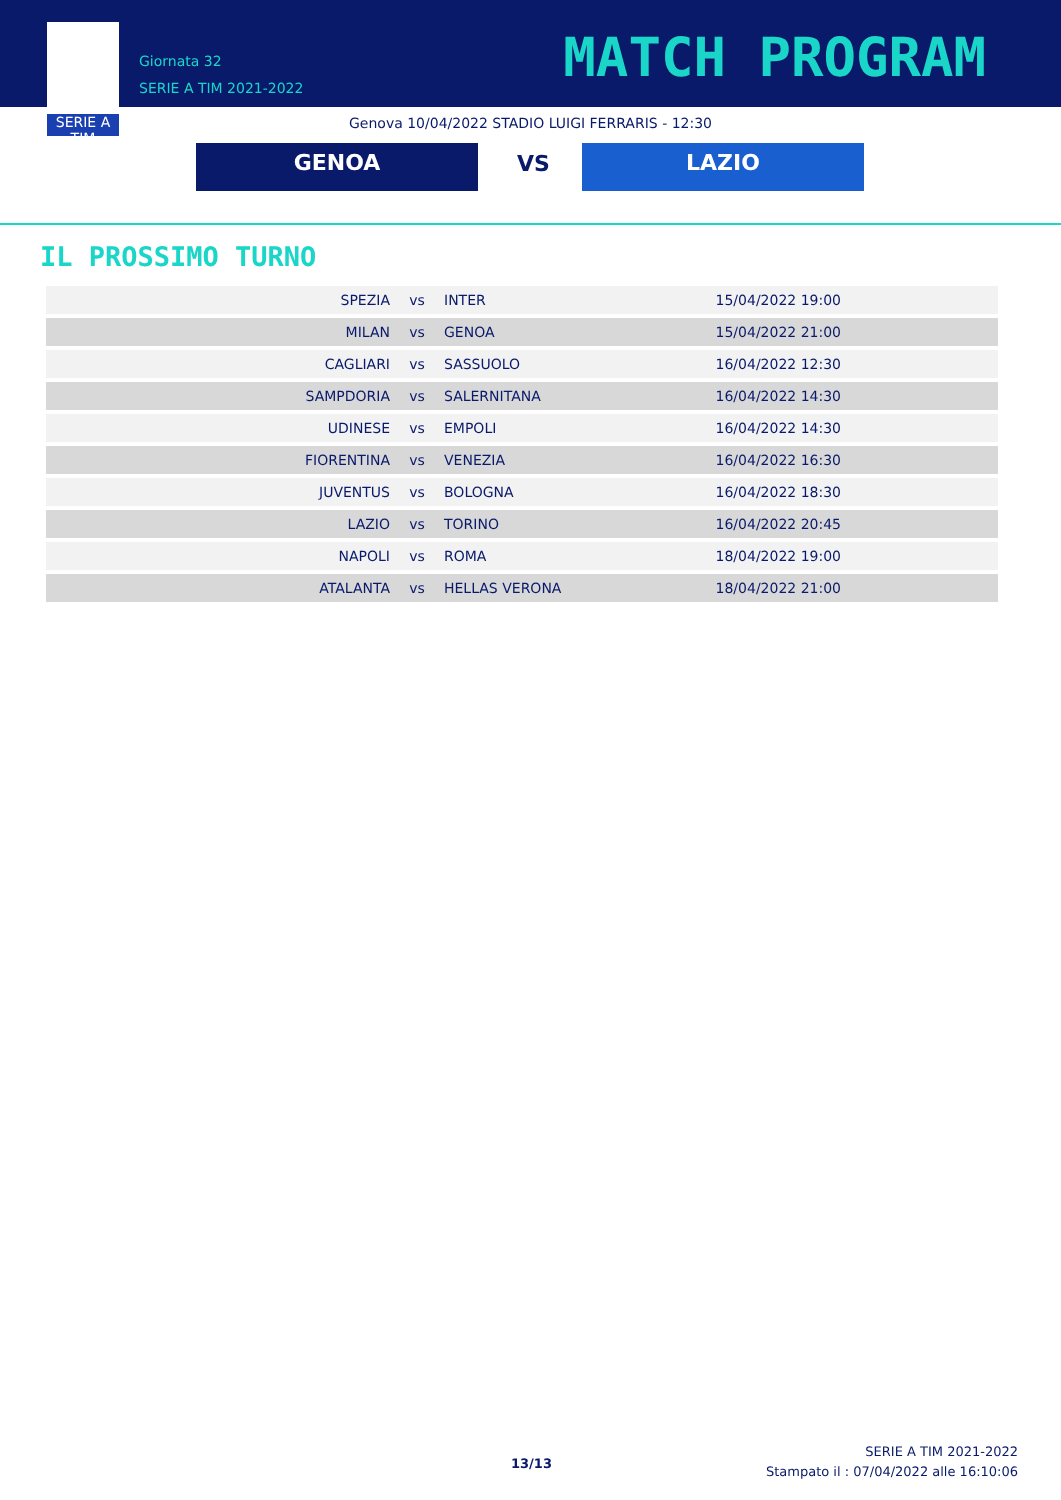SERIE A TIM
Giornata 32
SERIE A TIM 2021-2022
MATCH PROGRAM
Genova 10/04/2022 STADIO LUIGI FERRARIS - 12:30
GENOA VS
LAZIO
IL PROSSIMO TURNO
| SPEZIA | vs | INTER | 15/04/2022 19:00 |
| MILAN | vs | GENOA | 15/04/2022 21:00 |
| CAGLIARI | vs | SASSUOLO | 16/04/2022 12:30 |
| SAMPDORIA | vs | SALERNITANA | 16/04/2022 14:30 |
| UDINESE | vs | EMPOLI | 16/04/2022 14:30 |
| FIORENTINA | vs | VENEZIA | 16/04/2022 16:30 |
| JUVENTUS | vs | BOLOGNA | 16/04/2022 18:30 |
| LAZIO | vs | TORINO | 16/04/2022 20:45 |
| NAPOLI | vs | ROMA | 18/04/2022 19:00 |
| ATALANTA | vs | HELLAS VERONA | 18/04/2022 21:00 |
13/13
SERIE A TIM 2021-2022
Stampato il : 07/04/2022 alle 16:10:06